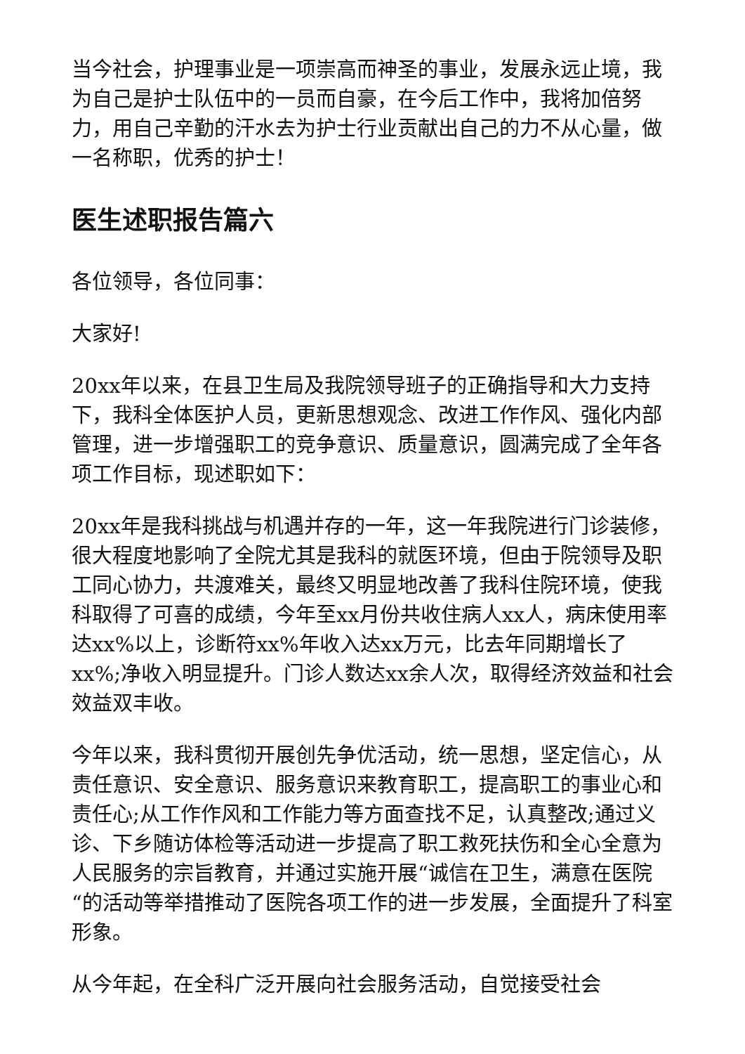当今社会，护理事业是一项崇高而神圣的事业，发展永远止境，我为自己是护士队伍中的一员而自豪，在今后工作中，我将加倍努力，用自己辛勤的汗水去为护士行业贡献出自己的力不从心量，做一名称职，优秀的护士！
医生述职报告篇六
各位领导，各位同事：
大家好!
20xx年以来，在县卫生局及我院领导班子的正确指导和大力支持下，我科全体医护人员，更新思想观念、改进工作作风、强化内部管理，进一步增强职工的竞争意识、质量意识，圆满完成了全年各项工作目标，现述职如下：
20xx年是我科挑战与机遇并存的一年，这一年我院进行门诊装修，很大程度地影响了全院尤其是我科的就医环境，但由于院领导及职工同心协力，共渡难关，最终又明显地改善了我科住院环境，使我科取得了可喜的成绩，今年至xx月份共收住病人xx人，病床使用率达xx%以上，诊断符xx%年收入达xx万元，比去年同期增长了xx%;净收入明显提升。门诊人数达xx余人次，取得经济效益和社会效益双丰收。
今年以来，我科贯彻开展创先争优活动，统一思想，坚定信心，从责任意识、安全意识、服务意识来教育职工，提高职工的事业心和责任心;从工作作风和工作能力等方面查找不足，认真整改;通过义诊、下乡随访体检等活动进一步提高了职工救死扶伤和全心全意为人民服务的宗旨教育，并通过实施开展“诚信在卫生，满意在医院“的活动等举措推动了医院各项工作的进一步发展，全面提升了科室形象。
从今年起，在全科广泛开展向社会服务活动，自觉接受社会